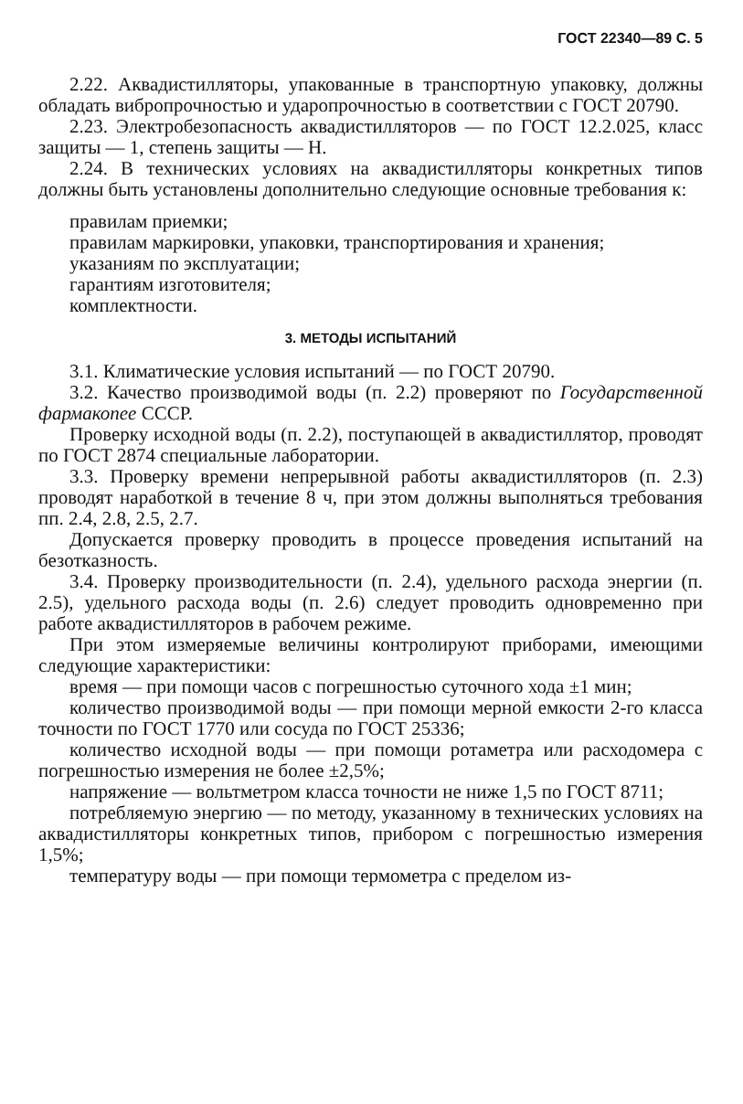ГОСТ 22340—89 С. 5
2.22. Аквадистилляторы, упакованные в транспортную упаковку, должны обладать вибропрочностью и ударопрочностью в соответствии с ГОСТ 20790.
2.23. Электробезопасность аквадистилляторов — по ГОСТ 12.2.025, класс защиты — 1, степень защиты — Н.
2.24. В технических условиях на аквадистилляторы конкретных типов должны быть установлены дополнительно следующие основные требования к:
правилам приемки;
правилам маркировки, упаковки, транспортирования и хранения;
указаниям по эксплуатации;
гарантиям изготовителя;
комплектности.
3. МЕТОДЫ ИСПЫТАНИЙ
3.1. Климатические условия испытаний — по ГОСТ 20790.
3.2. Качество производимой воды (п. 2.2) проверяют по Государственной фармакопее СССР.
Проверку исходной воды (п. 2.2), поступающей в аквадистиллятор, проводят по ГОСТ 2874 специальные лаборатории.
3.3. Проверку времени непрерывной работы аквадистилляторов (п. 2.3) проводят наработкой в течение 8 ч, при этом должны выполняться требования пп. 2.4, 2.8, 2.5, 2.7.
Допускается проверку проводить в процессе проведения испытаний на безотказность.
3.4. Проверку производительности (п. 2.4), удельного расхода энергии (п. 2.5), удельного расхода воды (п. 2.6) следует проводить одновременно при работе аквадистилляторов в рабочем режиме.
При этом измеряемые величины контролируют приборами, имеющими следующие характеристики:
время — при помощи часов с погрешностью суточного хода ±1 мин;
количество производимой воды — при помощи мерной емкости 2-го класса точности по ГОСТ 1770 или сосуда по ГОСТ 25336;
количество исходной воды — при помощи ротаметра или расходомера с погрешностью измерения не более ±2,5%;
напряжение — вольтметром класса точности не ниже 1,5 по ГОСТ 8711;
потребляемую энергию — по методу, указанному в технических условиях на аквадистилляторы конкретных типов, прибором с погрешностью измерения 1,5%;
температуру воды — при помощи термометра с пределом из-